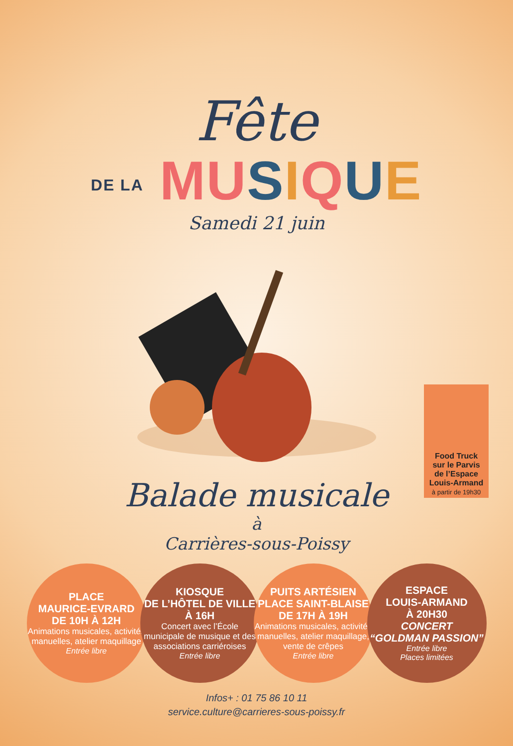Fête
DE LA MU SIQUE
Samedi 21 juin
Food Truck
sur le Parvis
de l’Espace
Louis-Armand
à partir de 19h30
Balade musicale
à
Carrières-sous-Poissy
PLACE
MAURICE-EVRARD
DE 10H À 12H
Animations musicales, activités manuelles, atelier maquillage
Entrée libre
KIOSQUE
DE L’HÔTEL DE VILLE
À 16H
Concert avec l’École municipale de musique et des associations carriéroises
Entrée libre
PUITS ARTÉSIEN
PLACE SAINT-BLAISE
DE 17H À 19H
Animations musicales, activités manuelles, atelier maquillage, vente de crêpes
Entrée libre
ESPACE
LOUIS-ARMAND
À 20H30
CONCERT
“GOLDMAN PASSION”
Entrée libre
Places limitées
Infos+ : 01 75 86 10 11
service.culture@carrieres-sous-poissy.fr